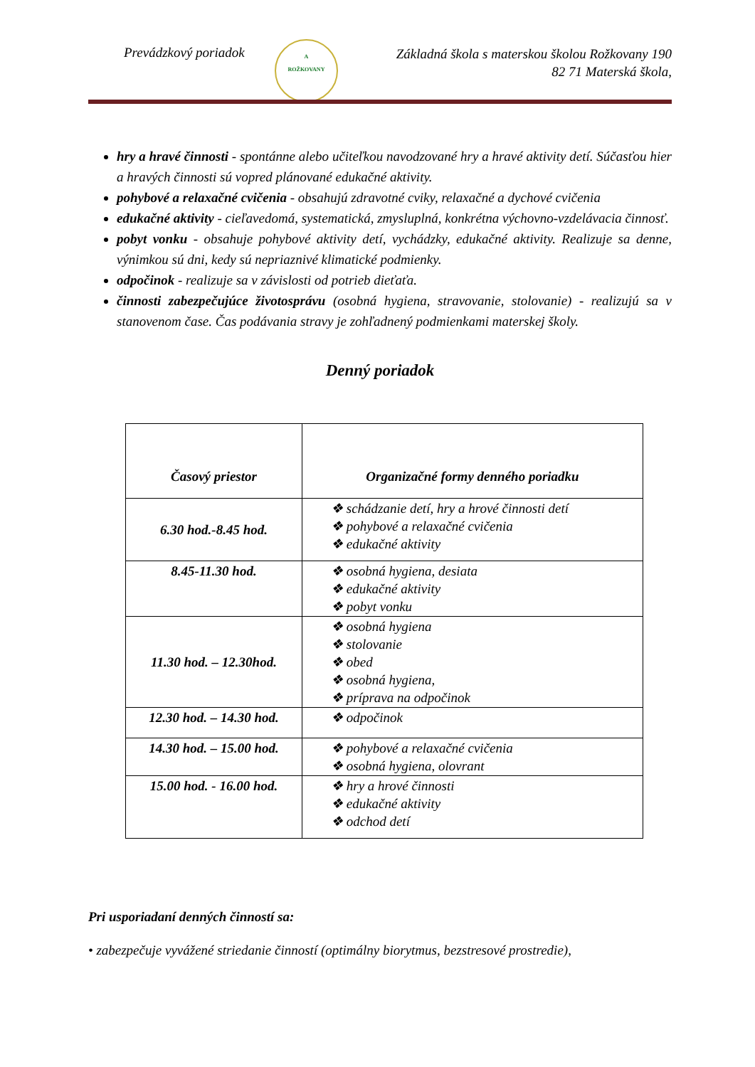Prevádzkový poriadok
A
ROŽKOVANY
Základná škola s materskou školou Rožkovany 190
82 71 Materská škola,
hry a hravé činnosti - spontánne alebo učiteľkou navodzované hry a hravé aktivity detí. Súčasťou hier a hravých činnosti sú vopred plánované edukačné aktivity.
pohybové a relaxačné cvičenia - obsahujú zdravotné cviky, relaxačné a dychové cvičenia
edukačné aktivity - cieľavedomá, systematická, zmysluplná, konkrétna výchovno-vzdelávacia činnosť.
pobyt vonku - obsahuje pohybové aktivity detí, vychádzky, edukačné aktivity. Realizuje sa denne, výnimkou sú dni, kedy sú nepriaznivé klimatické podmienky.
odpočinok - realizuje sa v závislosti od potrieb dieťaťa.
činnosti zabezpečujúce životosprávu (osobná hygiena, stravovanie, stolovanie) - realizujú sa v stanovenom čase. Čas podávania stravy je zohľadnený podmienkami materskej školy.
Denný poriadok
| Časový priestor | Organizačné formy denného poriadku |
| --- | --- |
| 6.30 hod.-8.45 hod. | ❖ schádzanie detí, hry a hrové činnosti detí ❖ pohybové a relaxačné cvičenia ❖ edukačné aktivity |
| 8.45-11.30 hod. | ❖ osobná hygiena, desiata ❖ edukačné aktivity ❖ pobyt vonku |
| 11.30 hod. – 12.30hod. | ❖ osobná hygiena ❖ stolovanie ❖ obed ❖ osobná hygiena, ❖ príprava na odpočinok |
| 12.30 hod. – 14.30 hod. | ❖ odpočinok |
| 14.30 hod. – 15.00 hod. | ❖ pohybové a relaxačné cvičenia ❖ osobná hygiena, olovrant |
| 15.00 hod. - 16.00 hod. | ❖ hry a hrové činnosti ❖ edukačné aktivity ❖ odchod detí |
Pri usporiadaní denných činností sa:
• zabezpečuje vyvážené striedanie činností (optimálny biorytmus, bezstresové prostredie),